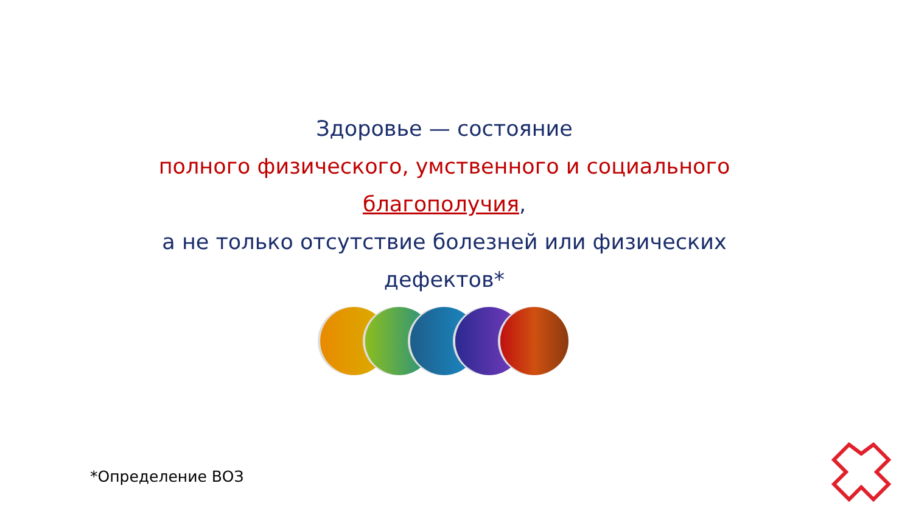Здоровье — состояние
полного физического, умственного и социального
благополучия,
а не только отсутствие болезней или физических
дефектов*
*Определение ВОЗ